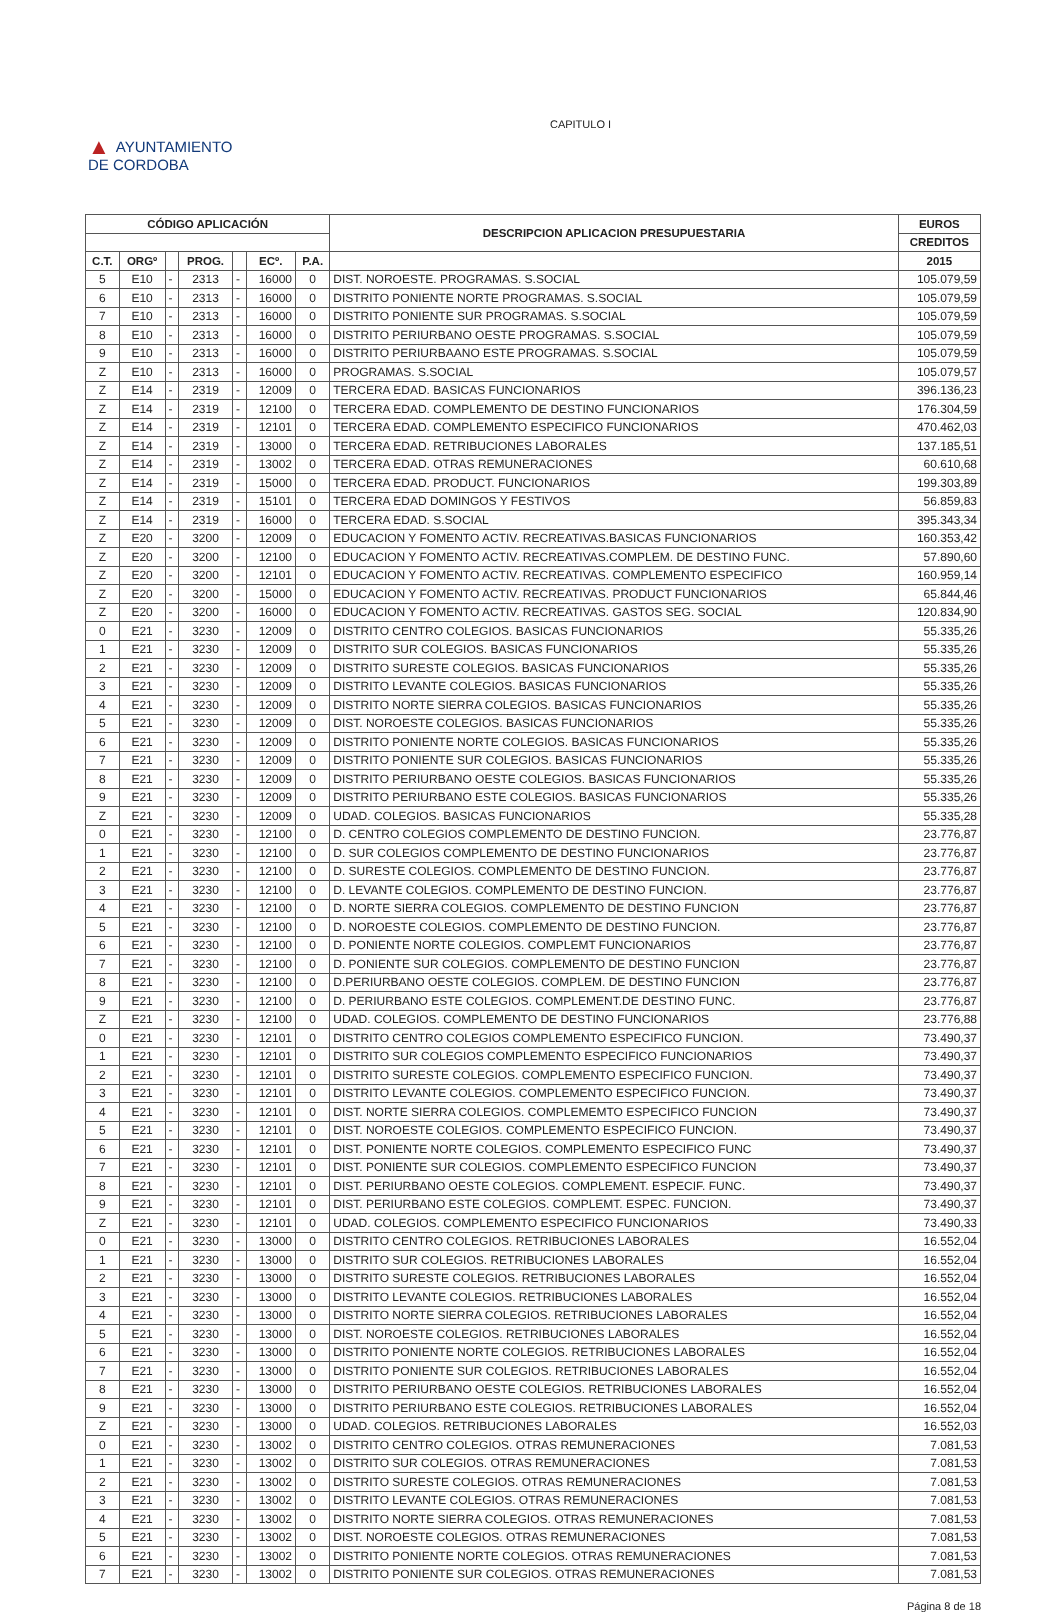CAPITULO I
▲ AYUNTAMIENTO
DE CORDOBA
| CÓDIGO APLICACIÓN | | | | | | | DESCRIPCION APLICACION PRESUPUESTARIA | EUROS |
| --- | --- | --- | --- | --- | --- | --- | --- | --- |
| | | | | | | | | CREDITOS |
| C.T. | ORGº | | PROG. | | ECº. | P.A. | | 2015 |
| 5 | E10 | - | 2313 | - | 16000 | 0 | DIST. NOROESTE. PROGRAMAS. S.SOCIAL | 105.079,59 |
| 6 | E10 | - | 2313 | - | 16000 | 0 | DISTRITO PONIENTE NORTE PROGRAMAS. S.SOCIAL | 105.079,59 |
| 7 | E10 | - | 2313 | - | 16000 | 0 | DISTRITO PONIENTE SUR PROGRAMAS. S.SOCIAL | 105.079,59 |
| 8 | E10 | - | 2313 | - | 16000 | 0 | DISTRITO PERIURBANO OESTE PROGRAMAS. S.SOCIAL | 105.079,59 |
| 9 | E10 | - | 2313 | - | 16000 | 0 | DISTRITO PERIURBAANO ESTE PROGRAMAS. S.SOCIAL | 105.079,59 |
| Z | E10 | - | 2313 | - | 16000 | 0 | PROGRAMAS. S.SOCIAL | 105.079,57 |
| Z | E14 | - | 2319 | - | 12009 | 0 | TERCERA EDAD. BASICAS FUNCIONARIOS | 396.136,23 |
| Z | E14 | - | 2319 | - | 12100 | 0 | TERCERA EDAD. COMPLEMENTO DE DESTINO FUNCIONARIOS | 176.304,59 |
| Z | E14 | - | 2319 | - | 12101 | 0 | TERCERA EDAD. COMPLEMENTO ESPECIFICO FUNCIONARIOS | 470.462,03 |
| Z | E14 | - | 2319 | - | 13000 | 0 | TERCERA EDAD. RETRIBUCIONES LABORALES | 137.185,51 |
| Z | E14 | - | 2319 | - | 13002 | 0 | TERCERA EDAD. OTRAS REMUNERACIONES | 60.610,68 |
| Z | E14 | - | 2319 | - | 15000 | 0 | TERCERA EDAD. PRODUCT. FUNCIONARIOS | 199.303,89 |
| Z | E14 | - | 2319 | - | 15101 | 0 | TERCERA EDAD DOMINGOS Y FESTIVOS | 56.859,83 |
| Z | E14 | - | 2319 | - | 16000 | 0 | TERCERA EDAD. S.SOCIAL | 395.343,34 |
| Z | E20 | - | 3200 | - | 12009 | 0 | EDUCACION Y FOMENTO ACTIV. RECREATIVAS.BASICAS FUNCIONARIOS | 160.353,42 |
| Z | E20 | - | 3200 | - | 12100 | 0 | EDUCACION Y FOMENTO ACTIV. RECREATIVAS.COMPLEM. DE DESTINO FUNC. | 57.890,60 |
| Z | E20 | - | 3200 | - | 12101 | 0 | EDUCACION Y FOMENTO ACTIV. RECREATIVAS. COMPLEMENTO ESPECIFICO | 160.959,14 |
| Z | E20 | - | 3200 | - | 15000 | 0 | EDUCACION Y FOMENTO ACTIV. RECREATIVAS. PRODUCT FUNCIONARIOS | 65.844,46 |
| Z | E20 | - | 3200 | - | 16000 | 0 | EDUCACION Y FOMENTO ACTIV. RECREATIVAS. GASTOS SEG. SOCIAL | 120.834,90 |
| 0 | E21 | - | 3230 | - | 12009 | 0 | DISTRITO CENTRO COLEGIOS. BASICAS FUNCIONARIOS | 55.335,26 |
| 1 | E21 | - | 3230 | - | 12009 | 0 | DISTRITO SUR COLEGIOS. BASICAS FUNCIONARIOS | 55.335,26 |
| 2 | E21 | - | 3230 | - | 12009 | 0 | DISTRITO SURESTE COLEGIOS. BASICAS FUNCIONARIOS | 55.335,26 |
| 3 | E21 | - | 3230 | - | 12009 | 0 | DISTRITO LEVANTE COLEGIOS. BASICAS FUNCIONARIOS | 55.335,26 |
| 4 | E21 | - | 3230 | - | 12009 | 0 | DISTRITO NORTE SIERRA COLEGIOS. BASICAS FUNCIONARIOS | 55.335,26 |
| 5 | E21 | - | 3230 | - | 12009 | 0 | DIST. NOROESTE COLEGIOS. BASICAS FUNCIONARIOS | 55.335,26 |
| 6 | E21 | - | 3230 | - | 12009 | 0 | DISTRITO PONIENTE NORTE COLEGIOS. BASICAS FUNCIONARIOS | 55.335,26 |
| 7 | E21 | - | 3230 | - | 12009 | 0 | DISTRITO PONIENTE SUR COLEGIOS. BASICAS FUNCIONARIOS | 55.335,26 |
| 8 | E21 | - | 3230 | - | 12009 | 0 | DISTRITO PERIURBANO OESTE COLEGIOS. BASICAS FUNCIONARIOS | 55.335,26 |
| 9 | E21 | - | 3230 | - | 12009 | 0 | DISTRITO PERIURBANO ESTE COLEGIOS. BASICAS FUNCIONARIOS | 55.335,26 |
| Z | E21 | - | 3230 | - | 12009 | 0 | UDAD. COLEGIOS. BASICAS FUNCIONARIOS | 55.335,28 |
| 0 | E21 | - | 3230 | - | 12100 | 0 | D. CENTRO COLEGIOS COMPLEMENTO DE DESTINO FUNCION. | 23.776,87 |
| 1 | E21 | - | 3230 | - | 12100 | 0 | D. SUR COLEGIOS COMPLEMENTO DE DESTINO FUNCIONARIOS | 23.776,87 |
| 2 | E21 | - | 3230 | - | 12100 | 0 | D. SURESTE COLEGIOS. COMPLEMENTO DE DESTINO FUNCION. | 23.776,87 |
| 3 | E21 | - | 3230 | - | 12100 | 0 | D. LEVANTE COLEGIOS. COMPLEMENTO DE DESTINO FUNCION. | 23.776,87 |
| 4 | E21 | - | 3230 | - | 12100 | 0 | D. NORTE SIERRA COLEGIOS. COMPLEMENTO DE DESTINO FUNCION | 23.776,87 |
| 5 | E21 | - | 3230 | - | 12100 | 0 | D. NOROESTE COLEGIOS. COMPLEMENTO DE DESTINO FUNCION. | 23.776,87 |
| 6 | E21 | - | 3230 | - | 12100 | 0 | D. PONIENTE NORTE COLEGIOS. COMPLEMT FUNCIONARIOS | 23.776,87 |
| 7 | E21 | - | 3230 | - | 12100 | 0 | D. PONIENTE SUR COLEGIOS. COMPLEMENTO DE DESTINO FUNCION | 23.776,87 |
| 8 | E21 | - | 3230 | - | 12100 | 0 | D.PERIURBANO OESTE COLEGIOS. COMPLEM. DE DESTINO FUNCION | 23.776,87 |
| 9 | E21 | - | 3230 | - | 12100 | 0 | D. PERIURBANO ESTE COLEGIOS. COMPLEMENT.DE DESTINO FUNC. | 23.776,87 |
| Z | E21 | - | 3230 | - | 12100 | 0 | UDAD. COLEGIOS. COMPLEMENTO DE DESTINO FUNCIONARIOS | 23.776,88 |
| 0 | E21 | - | 3230 | - | 12101 | 0 | DISTRITO CENTRO COLEGIOS COMPLEMENTO ESPECIFICO FUNCION. | 73.490,37 |
| 1 | E21 | - | 3230 | - | 12101 | 0 | DISTRITO SUR COLEGIOS COMPLEMENTO ESPECIFICO FUNCIONARIOS | 73.490,37 |
| 2 | E21 | - | 3230 | - | 12101 | 0 | DISTRITO SURESTE COLEGIOS. COMPLEMENTO ESPECIFICO FUNCION. | 73.490,37 |
| 3 | E21 | - | 3230 | - | 12101 | 0 | DISTRITO LEVANTE COLEGIOS. COMPLEMENTO ESPECIFICO FUNCION. | 73.490,37 |
| 4 | E21 | - | 3230 | - | 12101 | 0 | DIST. NORTE SIERRA COLEGIOS. COMPLEMEMTO ESPECIFICO FUNCION | 73.490,37 |
| 5 | E21 | - | 3230 | - | 12101 | 0 | DIST. NOROESTE COLEGIOS. COMPLEMENTO ESPECIFICO FUNCION. | 73.490,37 |
| 6 | E21 | - | 3230 | - | 12101 | 0 | DIST. PONIENTE NORTE COLEGIOS. COMPLEMENTO ESPECIFICO FUNC | 73.490,37 |
| 7 | E21 | - | 3230 | - | 12101 | 0 | DIST. PONIENTE SUR COLEGIOS. COMPLEMENTO ESPECIFICO FUNCION | 73.490,37 |
| 8 | E21 | - | 3230 | - | 12101 | 0 | DIST. PERIURBANO OESTE COLEGIOS. COMPLEMENT. ESPECIF. FUNC. | 73.490,37 |
| 9 | E21 | - | 3230 | - | 12101 | 0 | DIST. PERIURBANO ESTE COLEGIOS. COMPLEMT. ESPEC. FUNCION. | 73.490,37 |
| Z | E21 | - | 3230 | - | 12101 | 0 | UDAD. COLEGIOS. COMPLEMENTO ESPECIFICO FUNCIONARIOS | 73.490,33 |
| 0 | E21 | - | 3230 | - | 13000 | 0 | DISTRITO CENTRO COLEGIOS. RETRIBUCIONES LABORALES | 16.552,04 |
| 1 | E21 | - | 3230 | - | 13000 | 0 | DISTRITO SUR COLEGIOS. RETRIBUCIONES LABORALES | 16.552,04 |
| 2 | E21 | - | 3230 | - | 13000 | 0 | DISTRITO SURESTE COLEGIOS. RETRIBUCIONES LABORALES | 16.552,04 |
| 3 | E21 | - | 3230 | - | 13000 | 0 | DISTRITO LEVANTE COLEGIOS. RETRIBUCIONES LABORALES | 16.552,04 |
| 4 | E21 | - | 3230 | - | 13000 | 0 | DISTRITO NORTE SIERRA COLEGIOS. RETRIBUCIONES LABORALES | 16.552,04 |
| 5 | E21 | - | 3230 | - | 13000 | 0 | DIST. NOROESTE COLEGIOS. RETRIBUCIONES LABORALES | 16.552,04 |
| 6 | E21 | - | 3230 | - | 13000 | 0 | DISTRITO PONIENTE NORTE COLEGIOS. RETRIBUCIONES LABORALES | 16.552,04 |
| 7 | E21 | - | 3230 | - | 13000 | 0 | DISTRITO PONIENTE SUR COLEGIOS. RETRIBUCIONES LABORALES | 16.552,04 |
| 8 | E21 | - | 3230 | - | 13000 | 0 | DISTRITO PERIURBANO OESTE COLEGIOS. RETRIBUCIONES LABORALES | 16.552,04 |
| 9 | E21 | - | 3230 | - | 13000 | 0 | DISTRITO PERIURBANO ESTE COLEGIOS. RETRIBUCIONES LABORALES | 16.552,04 |
| Z | E21 | - | 3230 | - | 13000 | 0 | UDAD. COLEGIOS. RETRIBUCIONES LABORALES | 16.552,03 |
| 0 | E21 | - | 3230 | - | 13002 | 0 | DISTRITO CENTRO COLEGIOS. OTRAS REMUNERACIONES | 7.081,53 |
| 1 | E21 | - | 3230 | - | 13002 | 0 | DISTRITO SUR COLEGIOS. OTRAS REMUNERACIONES | 7.081,53 |
| 2 | E21 | - | 3230 | - | 13002 | 0 | DISTRITO SURESTE COLEGIOS. OTRAS REMUNERACIONES | 7.081,53 |
| 3 | E21 | - | 3230 | - | 13002 | 0 | DISTRITO LEVANTE COLEGIOS. OTRAS REMUNERACIONES | 7.081,53 |
| 4 | E21 | - | 3230 | - | 13002 | 0 | DISTRITO NORTE SIERRA COLEGIOS. OTRAS REMUNERACIONES | 7.081,53 |
| 5 | E21 | - | 3230 | - | 13002 | 0 | DIST. NOROESTE COLEGIOS. OTRAS REMUNERACIONES | 7.081,53 |
| 6 | E21 | - | 3230 | - | 13002 | 0 | DISTRITO PONIENTE NORTE COLEGIOS. OTRAS REMUNERACIONES | 7.081,53 |
| 7 | E21 | - | 3230 | - | 13002 | 0 | DISTRITO PONIENTE SUR COLEGIOS. OTRAS REMUNERACIONES | 7.081,53 |
Página 8 de 18